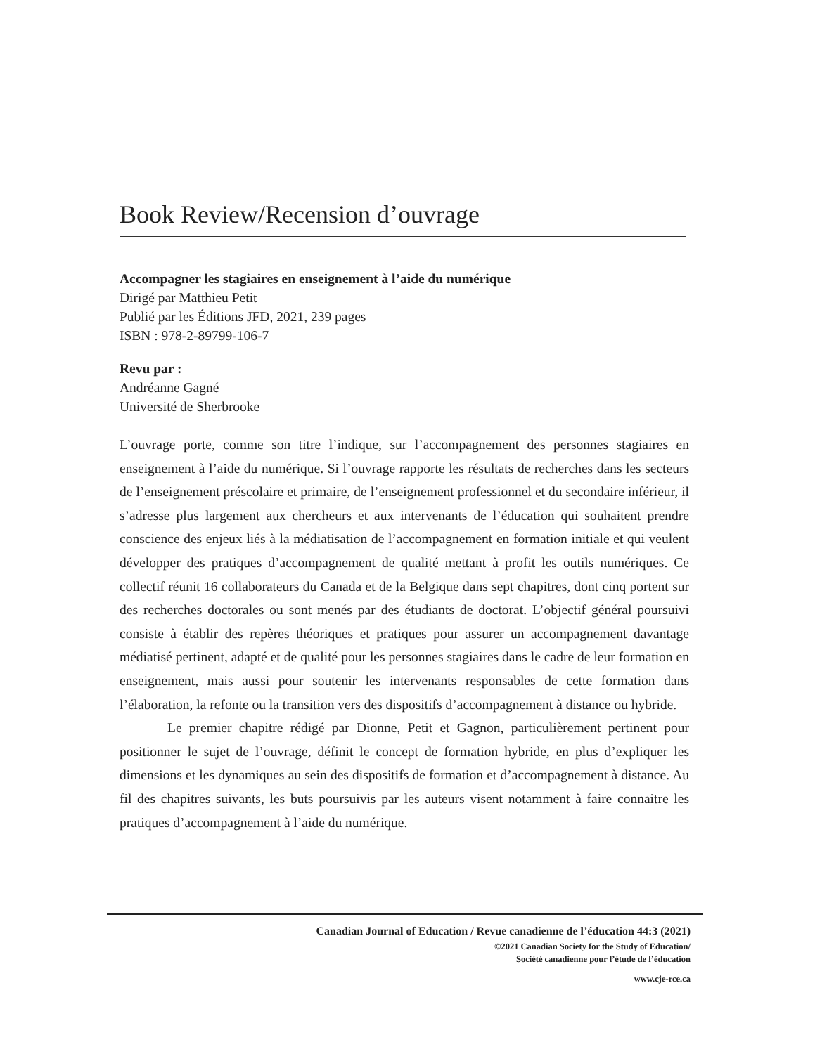Book Review/Recension d’ouvrage
Accompagner les stagiaires en enseignement à l’aide du numérique
Dirigé par Matthieu Petit
Publié par les Éditions JFD, 2021, 239 pages
ISBN : 978-2-89799-106-7
Revu par :
Andréanne Gagné
Université de Sherbrooke
L’ouvrage porte, comme son titre l’indique, sur l’accompagnement des personnes stagiaires en enseignement à l’aide du numérique. Si l’ouvrage rapporte les résultats de recherches dans les secteurs de l’enseignement préscolaire et primaire, de l’enseignement professionnel et du secondaire inférieur, il s’adresse plus largement aux chercheurs et aux intervenants de l’éducation qui souhaitent prendre conscience des enjeux liés à la médiatisation de l’accompagnement en formation initiale et qui veulent développer des pratiques d’accompagnement de qualité mettant à profit les outils numériques. Ce collectif réunit 16 collaborateurs du Canada et de la Belgique dans sept chapitres, dont cinq portent sur des recherches doctorales ou sont menés par des étudiants de doctorat. L’objectif général poursuivi consiste à établir des repères théoriques et pratiques pour assurer un accompagnement davantage médiatisé pertinent, adapté et de qualité pour les personnes stagiaires dans le cadre de leur formation en enseignement, mais aussi pour soutenir les intervenants responsables de cette formation dans l’élaboration, la refonte ou la transition vers des dispositifs d’accompagnement à distance ou hybride.
Le premier chapitre rédigé par Dionne, Petit et Gagnon, particulièrement pertinent pour positionner le sujet de l’ouvrage, définit le concept de formation hybride, en plus d’expliquer les dimensions et les dynamiques au sein des dispositifs de formation et d’accompagnement à distance. Au fil des chapitres suivants, les buts poursuivis par les auteurs visent notamment à faire connaitre les pratiques d’accompagnement à l’aide du numérique.
Canadian Journal of Education / Revue canadienne de l’éducation 44:3 (2021)
©2021 Canadian Society for the Study of Education/
Société canadienne pour l’étude de l’éducation
www.cje-rce.ca